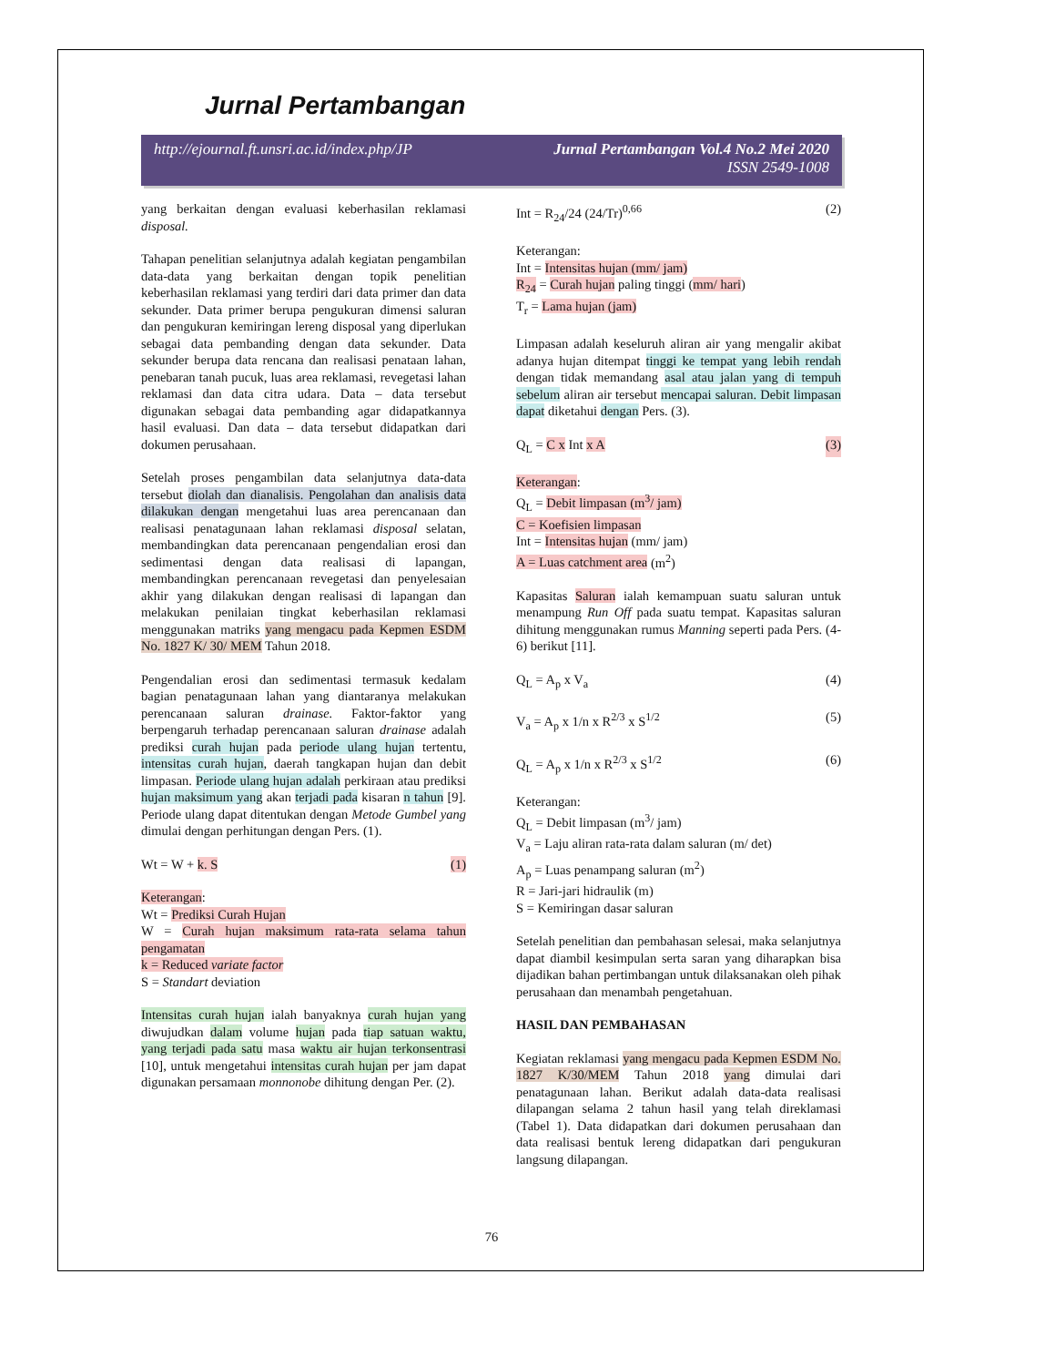Jurnal Pertambangan
http://ejournal.ft.unsri.ac.id/index.php/JP
Jurnal Pertambangan Vol.4 No.2 Mei 2020
ISSN 2549-1008
yang berkaitan dengan evaluasi keberhasilan reklamasi disposal.
Tahapan penelitian selanjutnya adalah kegiatan pengambilan data-data yang berkaitan dengan topik penelitian keberhasilan reklamasi yang terdiri dari data primer dan data sekunder. Data primer berupa pengukuran dimensi saluran dan pengukuran kemiringan lereng disposal yang diperlukan sebagai data pembanding dengan data sekunder. Data sekunder berupa data rencana dan realisasi penataan lahan, penebaran tanah pucuk, luas area reklamasi, revegetasi lahan reklamasi dan data citra udara. Data – data tersebut digunakan sebagai data pembanding agar didapatkannya hasil evaluasi. Dan data – data tersebut didapatkan dari dokumen perusahaan.
Setelah proses pengambilan data selanjutnya data-data tersebut diolah dan dianalisis. Pengolahan dan analisis data dilakukan dengan mengetahui luas area perencanaan dan realisasi penatagunaan lahan reklamasi disposal selatan, membandingkan data perencanaan pengendalian erosi dan sedimentasi dengan data realisasi di lapangan, membandingkan perencanaan revegetasi dan penyelesaian akhir yang dilakukan dengan realisasi di lapangan dan melakukan penilaian tingkat keberhasilan reklamasi menggunakan matriks yang mengacu pada Kepmen ESDM No. 1827 K/ 30/ MEM Tahun 2018.
Pengendalian erosi dan sedimentasi termasuk kedalam bagian penatagunaan lahan yang diantaranya melakukan perencanaan saluran drainase. Faktor-faktor yang berpengaruh terhadap perencanaan saluran drainase adalah prediksi curah hujan pada periode ulang hujan tertentu, intensitas curah hujan, daerah tangkapan hujan dan debit limpasan. Periode ulang hujan adalah perkiraan atau prediksi hujan maksimum yang akan terjadi pada kisaran n tahun [9]. Periode ulang dapat ditentukan dengan Metode Gumbel yang dimulai dengan perhitungan dengan Pers. (1).
Wt = W + k. S (1)
Keterangan:
Wt = Prediksi Curah Hujan
W = Curah hujan maksimum rata-rata selama tahun pengamatan
k = Reduced variate factor
S = Standart deviation
Intensitas curah hujan ialah banyaknya curah hujan yang diwujudkan dalam volume hujan pada tiap satuan waktu, yang terjadi pada satu masa waktu air hujan terkonsentrasi [10], untuk mengetahui intensitas curah hujan per jam dapat digunakan persamaan monnonobe dihitung dengan Per. (2).
Int = R<sub>24</sub>/24 (24/Tr)<sup>0,66</sup> (2)
Keterangan:
Int = Intensitas hujan (mm/ jam)
R<sub>24</sub> = Curah hujan paling tinggi (mm/ hari)
T<sub>r</sub> = Lama hujan (jam)
Limpasan adalah keseluruh aliran air yang mengalir akibat adanya hujan ditempat tinggi ke tempat yang lebih rendah dengan tidak memandang asal atau jalan yang di tempuh sebelum aliran air tersebut mencapai saluran. Debit limpasan dapat diketahui dengan Pers. (3).
Q<sub>L</sub> = C x Int x A (3)
Keterangan:
Q<sub>L</sub> = Debit limpasan (m<sup>3</sup>/ jam)
C = Koefisien limpasan
Int = Intensitas hujan (mm/ jam)
A = Luas catchment area (m<sup>2</sup>)
Kapasitas Saluran ialah kemampuan suatu saluran untuk menampung Run Off pada suatu tempat. Kapasitas saluran dihitung menggunakan rumus Manning seperti pada Pers. (4-6) berikut [11].
Q<sub>L</sub> = A<sub>p</sub> x V<sub>a</sub> (4)
V<sub>a</sub> = A<sub>p</sub> x 1/n x R<sup>2/3</sup> x S<sup>1/2</sup> (5)
Q<sub>L</sub> = A<sub>p</sub> x 1/n x R<sup>2/3</sup> x S<sup>1/2</sup> (6)
Keterangan:
Q<sub>L</sub> = Debit limpasan (m<sup>3</sup>/ jam)
V<sub>a</sub> = Laju aliran rata-rata dalam saluran (m/ det)
A<sub>p</sub> = Luas penampang saluran (m<sup>2</sup>)
R = Jari-jari hidraulik (m)
S = Kemiringan dasar saluran
Setelah penelitian dan pembahasan selesai, maka selanjutnya dapat diambil kesimpulan serta saran yang diharapkan bisa dijadikan bahan pertimbangan untuk dilaksanakan oleh pihak perusahaan dan menambah pengetahuan.
HASIL DAN PEMBAHASAN
Kegiatan reklamasi yang mengacu pada Kepmen ESDM No. 1827 K/30/MEM Tahun 2018 yang dimulai dari penatagunaan lahan. Berikut adalah data-data realisasi dilapangan selama 2 tahun hasil yang telah direklamasi (Tabel 1). Data didapatkan dari dokumen perusahaan dan data realisasi bentuk lereng didapatkan dari pengukuran langsung dilapangan.
76